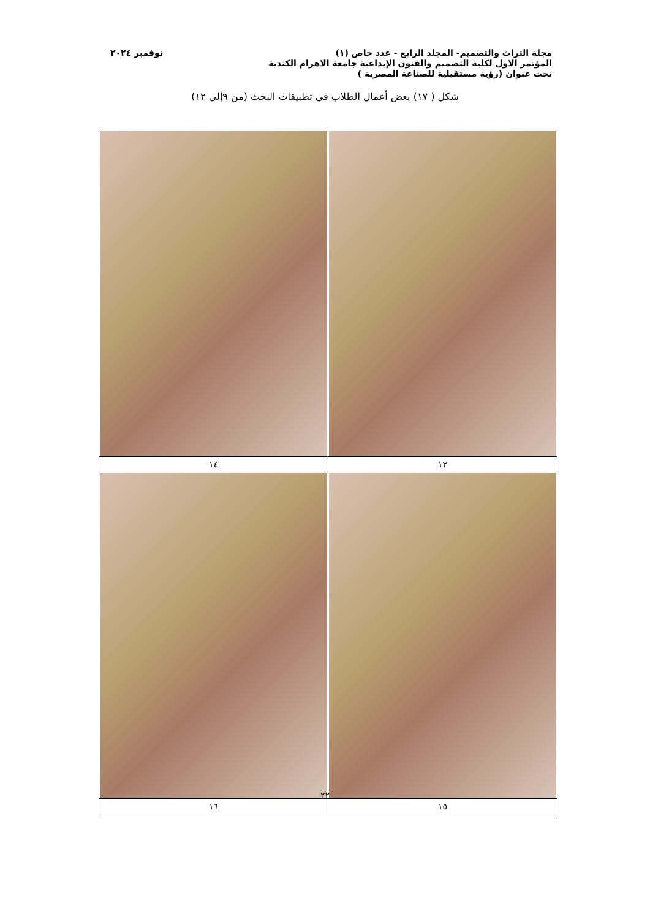مجلة التراث والتصميم- المجلد الرابع - عدد خاص (١) نوفمبر ٢٠٢٤
المؤتمر الاول لكلية التصميم والفنون الإبداعية جامعة الاهرام الكندية
تحت عنوان (رؤية مستقبلية للصناعة المصرية )
شكل ( ١٧) بعض أعمال الطلاب في تطبيقات البحث (من ٩إلي ١٢)
| ١٣ | ١٤ |
| ١٥ | ١٦ |
٢٢